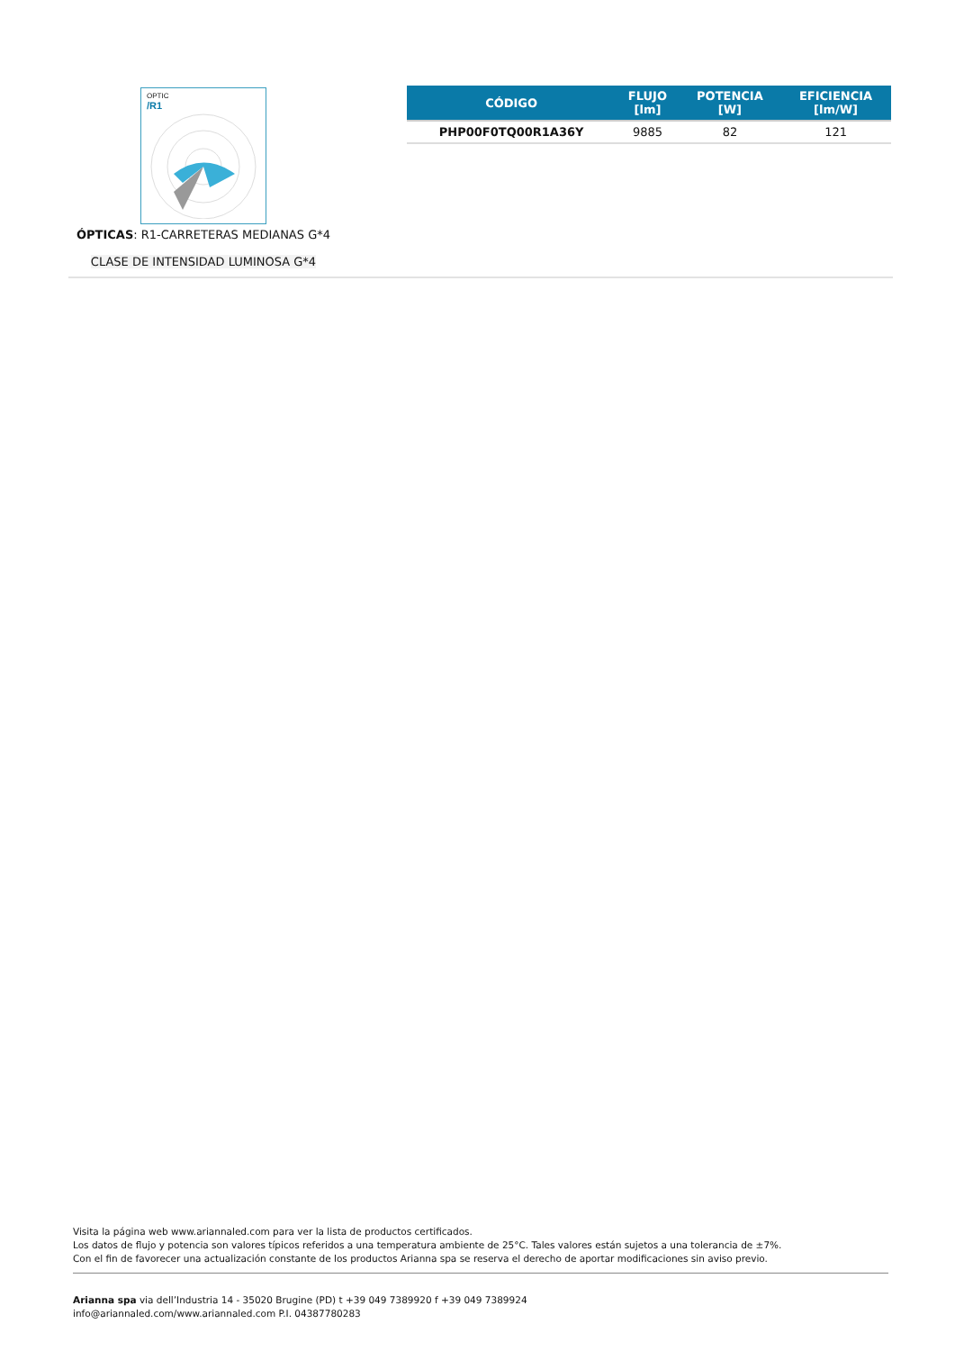OPTIC
/R1
ÓPTICAS: R1-CARRETERAS MEDIANAS G*4
CLASE DE INTENSIDAD LUMINOSA G*4
| CÓDIGO | FLUJO [lm] | POTENCIA [W] | EFICIENCIA [lm/W] |
| --- | --- | --- | --- |
| PHP00F0TQ00R1A36Y | 9885 | 82 | 121 |
Visita la página web www.ariannaled.com para ver la lista de productos certificados.
Los datos de flujo y potencia son valores típicos referidos a una temperatura ambiente de 25°C. Tales valores están sujetos a una tolerancia de ±7%.
Con el fin de favorecer una actualización constante de los productos Arianna spa se reserva el derecho de aportar modificaciones sin aviso previo.
Arianna spa via dell’Industria 14 - 35020 Brugine (PD) t +39 049 7389920 f +39 049 7389924
info@ariannaled.com/www.ariannaled.com P.I. 04387780283